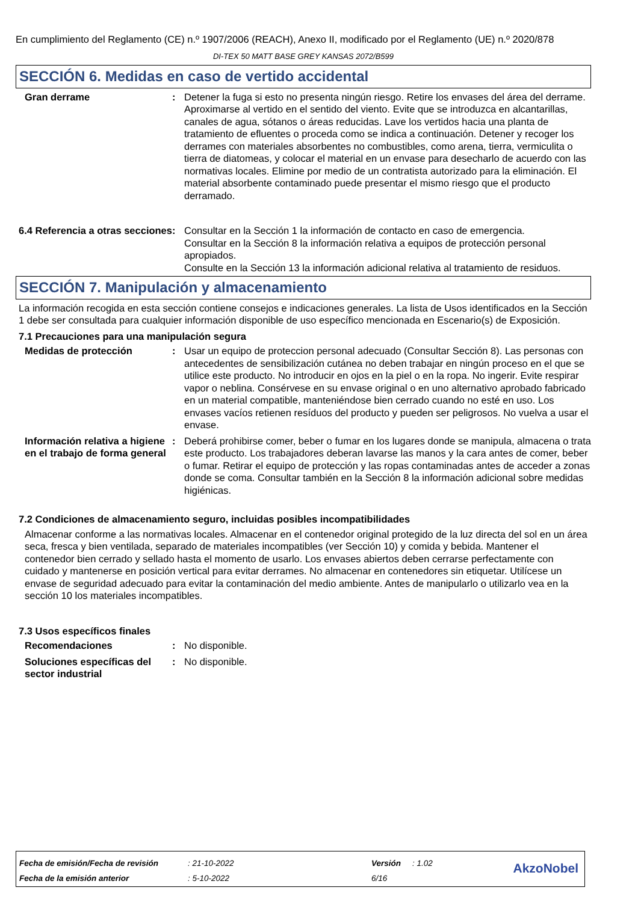En cumplimiento del Reglamento (CE) n.º 1907/2006 (REACH), Anexo II, modificado por el Reglamento (UE) n.º 2020/878
DI-TEX 50 MATT BASE GREY KANSAS 2072/B599
SECCIÓN 6. Medidas en caso de vertido accidental
Gran derrame : Detener la fuga si esto no presenta ningún riesgo. Retire los envases del área del derrame. Aproximarse al vertido en el sentido del viento. Evite que se introduzca en alcantarillas, canales de agua, sótanos o áreas reducidas. Lave los vertidos hacia una planta de tratamiento de efluentes o proceda como se indica a continuación. Detener y recoger los derrames con materiales absorbentes no combustibles, como arena, tierra, vermiculita o tierra de diatomeas, y colocar el material en un envase para desecharlo de acuerdo con las normativas locales. Elimine por medio de un contratista autorizado para la eliminación. El material absorbente contaminado puede presentar el mismo riesgo que el producto derramado.
6.4 Referencia a otras secciones
: Consultar en la Sección 1 la información de contacto en caso de emergencia.
Consultar en la Sección 8 la información relativa a equipos de protección personal apropiados.
Consulte en la Sección 13 la información adicional relativa al tratamiento de residuos.
SECCIÓN 7. Manipulación y almacenamiento
La información recogida en esta sección contiene consejos e indicaciones generales. La lista de Usos identificados en la Sección 1 debe ser consultada para cualquier información disponible de uso específico mencionada en Escenario(s) de Exposición.
7.1 Precauciones para una manipulación segura
Medidas de protección : Usar un equipo de proteccion personal adecuado (Consultar Sección 8). Las personas con antecedentes de sensibilización cutánea no deben trabajar en ningún proceso en el que se utilice este producto. No introducir en ojos en la piel o en la ropa. No ingerir. Evite respirar vapor o neblina. Consérvese en su envase original o en uno alternativo aprobado fabricado en un material compatible, manteniéndose bien cerrado cuando no esté en uso. Los envases vacíos retienen resíduos del producto y pueden ser peligrosos. No vuelva a usar el envase.
Información relativa a higiene en el trabajo de forma general
: Deberá prohibirse comer, beber o fumar en los lugares donde se manipula, almacena o trata este producto. Los trabajadores deberan lavarse las manos y la cara antes de comer, beber o fumar. Retirar el equipo de protección y las ropas contaminadas antes de acceder a zonas donde se coma. Consultar también en la Sección 8 la información adicional sobre medidas higiénicas.
7.2 Condiciones de almacenamiento seguro, incluidas posibles incompatibilidades
Almacenar conforme a las normativas locales. Almacenar en el contenedor original protegido de la luz directa del sol en un área seca, fresca y bien ventilada, separado de materiales incompatibles (ver Sección 10) y comida y bebida. Mantener el contenedor bien cerrado y sellado hasta el momento de usarlo. Los envases abiertos deben cerrarse perfectamente con cuidado y mantenerse en posición vertical para evitar derrames. No almacenar en contenedores sin etiquetar. Utilícese un envase de seguridad adecuado para evitar la contaminación del medio ambiente. Antes de manipularlo o utilizarlo vea en la sección 10 los materiales incompatibles.
7.3 Usos específicos finales
Recomendaciones : No disponible.
Soluciones específicas del sector industrial
: No disponible.
| Fecha de emisión/Fecha de revisión | : 21-10-2022 | Versión | : 1.02 |
| Fecha de la emisión anterior | : 5-10-2022 | 6/16 | |
AkzoNobel